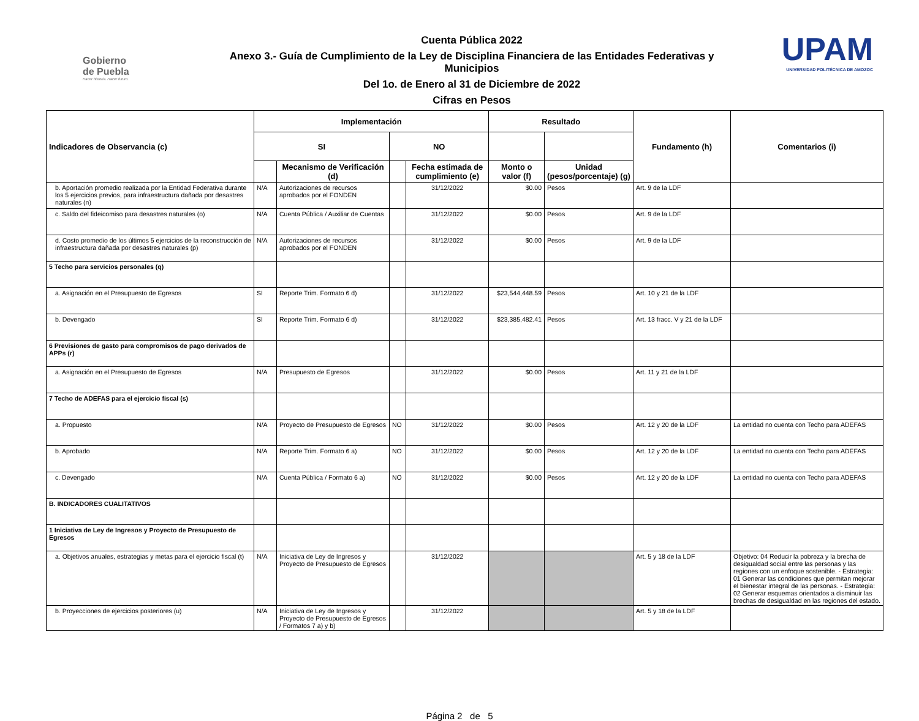Gobierno
de Puebla
Hacer historia. Hacer futuro.
Cuenta Pública 2022
Anexo 3.- Guía de Cumplimiento de la Ley de Disciplina Financiera de las Entidades Federativas y Municipios
Del 1o. de Enero al 31 de Diciembre de 2022
Cifras en Pesos
UPAM
UNIVERSIDAD POLITÉCNICA DE AMOZOC
| Indicadores de Observancia (c) | Implementación | | | | Resultado | | Fundamento (h) | Comentarios (i) |
| --- | --- | --- | --- | --- | --- | --- | --- | --- |
| | SI | | NO | | | | | |
| | | Mecanismo de Verificación (d) | | Fecha estimada de cumplimiento (e) | Monto o valor (f) | Unidad (pesos/porcentaje) (g) | | |
| b. Aportación promedio realizada por la Entidad Federativa durante los 5 ejercicios previos, para infraestructura dañada por desastres naturales (n) | N/A | Autorizaciones de recursos aprobados por el FONDEN | | 31/12/2022 | $0.00 | Pesos | Art. 9 de la LDF | |
| c. Saldo del fideicomiso para desastres naturales (o) | N/A | Cuenta Pública / Auxiliar de Cuentas | | 31/12/2022 | $0.00 | Pesos | Art. 9 de la LDF | |
| d. Costo promedio de los últimos 5 ejercicios de la reconstrucción de infraestructura dañada por desastres naturales (p) | N/A | Autorizaciones de recursos aprobados por el FONDEN | | 31/12/2022 | $0.00 | Pesos | Art. 9 de la LDF | |
| 5 Techo para servicios personales (q) | | | | | | | | |
| a. Asignación en el Presupuesto de Egresos | SI | Reporte Trim. Formato 6 d) | | 31/12/2022 | $23,544,448.59 | Pesos | Art. 10 y 21 de la LDF | |
| b. Devengado | SI | Reporte Trim. Formato 6 d) | | 31/12/2022 | $23,385,482.41 | Pesos | Art. 13 fracc. V y 21 de la LDF | |
| 6 Previsiones de gasto para compromisos de pago derivados de APPs (r) | | | | | | | | |
| a. Asignación en el Presupuesto de Egresos | N/A | Presupuesto de Egresos | | 31/12/2022 | $0.00 | Pesos | Art. 11 y 21 de la LDF | |
| 7 Techo de ADEFAS para el ejercicio fiscal (s) | | | | | | | | |
| a. Propuesto | N/A | Proyecto de Presupuesto de Egresos | NO | 31/12/2022 | $0.00 | Pesos | Art. 12 y 20 de la LDF | La entidad no cuenta con Techo para ADEFAS |
| b. Aprobado | N/A | Reporte Trim. Formato 6 a) | NO | 31/12/2022 | $0.00 | Pesos | Art. 12 y 20 de la LDF | La entidad no cuenta con Techo para ADEFAS |
| c. Devengado | N/A | Cuenta Pública / Formato 6 a) | NO | 31/12/2022 | $0.00 | Pesos | Art. 12 y 20 de la LDF | La entidad no cuenta con Techo para ADEFAS |
| B. INDICADORES CUALITATIVOS | | | | | | | | |
| 1 Iniciativa de Ley de Ingresos y Proyecto de Presupuesto de Egresos | | | | | | | | |
| a. Objetivos anuales, estrategias y metas para el ejercicio fiscal (t) | N/A | Iniciativa de Ley de Ingresos y Proyecto de Presupuesto de Egresos | | 31/12/2022 | | | Art. 5 y 18 de la LDF | Objetivo: 04 Reducir la pobreza y la brecha de desigualdad social entre las personas y las regiones con un enfoque sostenible. - Estrategia: 01 Generar las condiciones que permitan mejorar el bienestar integral de las personas. - Estrategia: 02 Generar esquemas orientados a disminuir las brechas de desigualdad en las regiones del estado. |
| b. Proyecciones de ejercicios posteriores (u) | N/A | Iniciativa de Ley de Ingresos y Proyecto de Presupuesto de Egresos / Formatos 7 a) y b) | | 31/12/2022 | | | Art. 5 y 18 de la LDF | |
Página 2 de 5